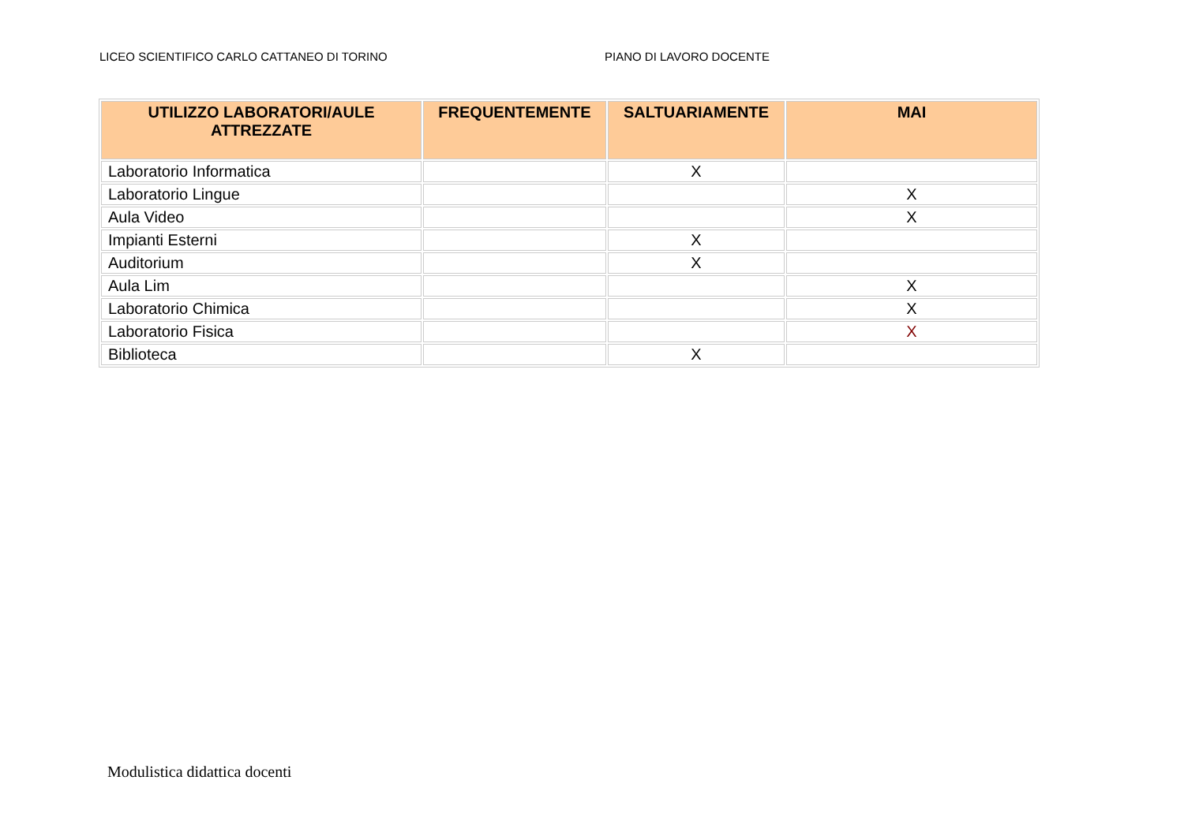LICEO SCIENTIFICO CARLO CATTANEO DI TORINO PIANO DI LAVORO DOCENTE
| UTILIZZO LABORATORI/AULE ATTREZZATE | FREQUENTEMENTE | SALTUARIAMENTE | MAI |
| --- | --- | --- | --- |
| Laboratorio Informatica | | X | |
| Laboratorio Lingue | | | X |
| Aula Video | | | X |
| Impianti Esterni | | X | |
| Auditorium | | X | |
| Aula Lim | | | X |
| Laboratorio Chimica | | | X |
| Laboratorio Fisica | | | X |
| Biblioteca | | X | |
Modulistica didattica docenti